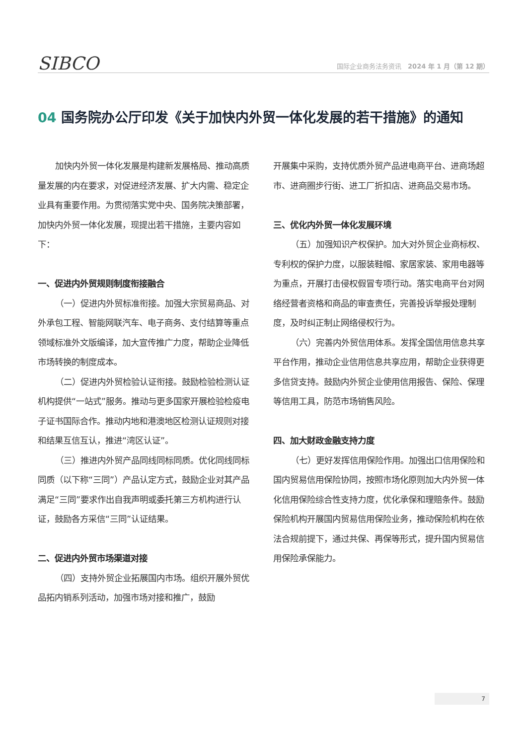SIBCO
国际企业商务法务资讯　2024 年 1 月（第 12 期）
04 国务院办公厅印发《关于加快内外贸一体化发展的若干措施》的通知
加快内外贸一体化发展是构建新发展格局、推动高质量发展的内在要求，对促进经济发展、扩大内需、稳定企业具有重要作用。为贯彻落实党中央、国务院决策部署，加快内外贸一体化发展，现提出若干措施，主要内容如下：
一、促进内外贸规则制度衔接融合
（一）促进内外贸标准衔接。加强大宗贸易商品、对外承包工程、智能网联汽车、电子商务、支付结算等重点领域标准外文版编译，加大宣传推广力度，帮助企业降低市场转换的制度成本。
（二）促进内外贸检验认证衔接。鼓励检验检测认证机构提供“一站式”服务。推动与更多国家开展检验检疫电子证书国际合作。推动内地和港澳地区检测认证规则对接和结果互信互认，推进“湾区认证”。
（三）推进内外贸产品同线同标同质。优化同线同标同质（以下称“三同”）产品认定方式，鼓励企业对其产品满足“三同”要求作出自我声明或委托第三方机构进行认证，鼓励各方采信“三同”认证结果。
二、促进内外贸市场渠道对接
（四）支持外贸企业拓展国内市场。组织开展外贸优品拓内销系列活动，加强市场对接和推广，鼓励
开展集中采购，支持优质外贸产品进电商平台、进商场超市、进商圈步行街、进工厂折扣店、进商品交易市场。
三、优化内外贸一体化发展环境
（五）加强知识产权保护。加大对外贸企业商标权、专利权的保护力度，以服装鞋帽、家居家装、家用电器等为重点，开展打击侵权假冒专项行动。落实电商平台对网络经营者资格和商品的审查责任，完善投诉举报处理制度，及时纠正制止网络侵权行为。
（六）完善内外贸信用体系。发挥全国信用信息共享平台作用，推动企业信用信息共享应用，帮助企业获得更多信贷支持。鼓励内外贸企业使用信用报告、保险、保理等信用工具，防范市场销售风险。
四、加大财政金融支持力度
（七）更好发挥信用保险作用。加强出口信用保险和国内贸易信用保险协同，按照市场化原则加大内外贸一体化信用保险综合性支持力度，优化承保和理赔条件。鼓励保险机构开展国内贸易信用保险业务，推动保险机构在依法合规前提下，通过共保、再保等形式，提升国内贸易信用保险承保能力。
7